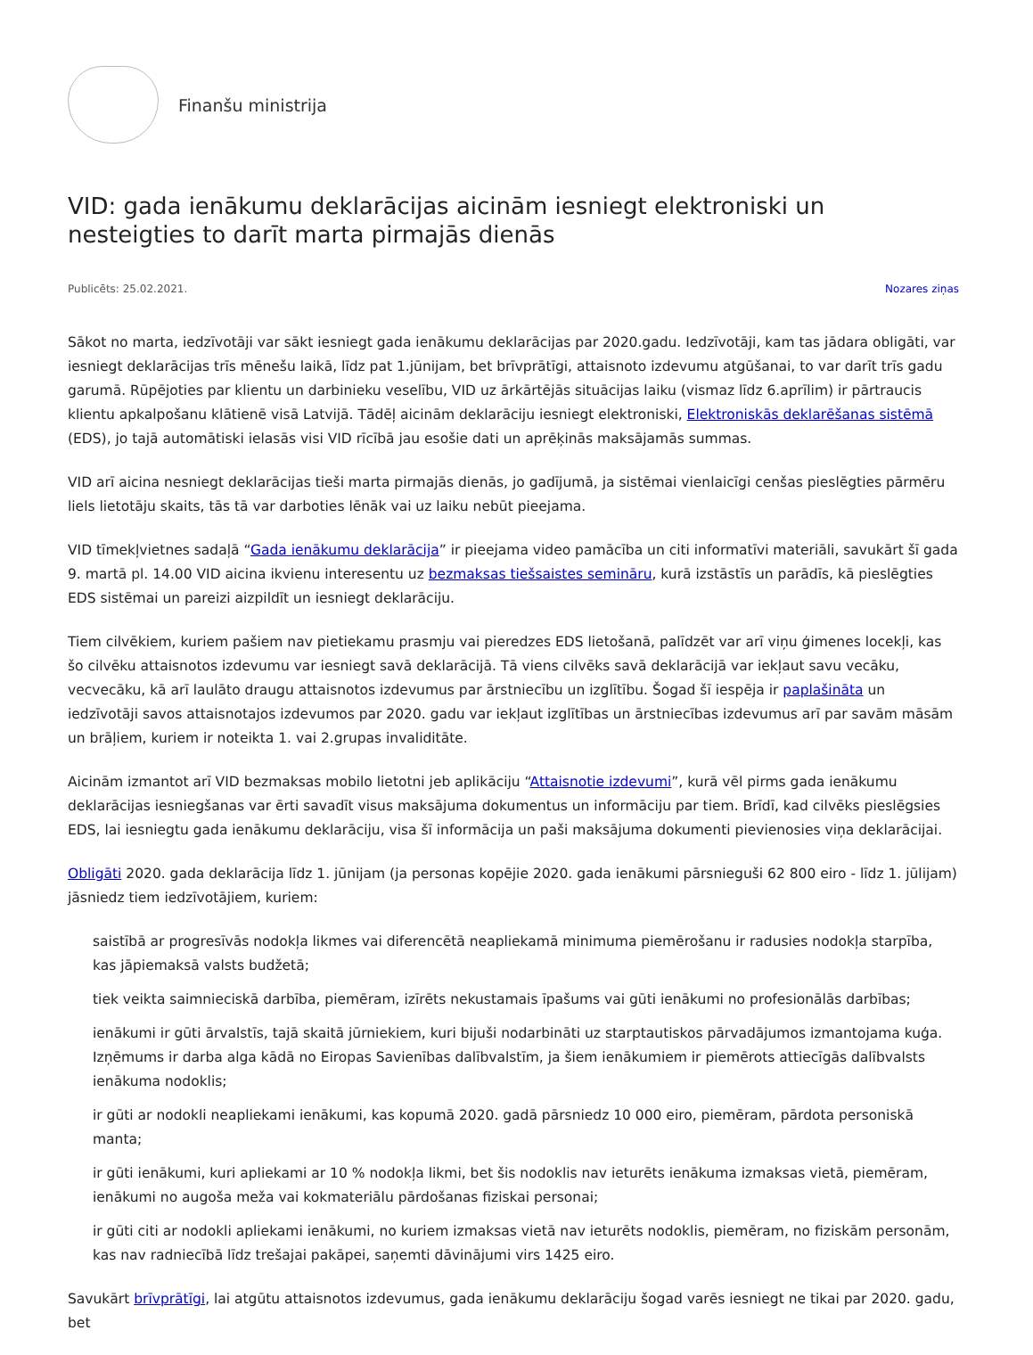Finanšu ministrija
VID: gada ienākumu deklarācijas aicinām iesniegt elektroniski un nesteigties to darīt marta pirmajās dienās
Publicēts: 25.02.2021. Nozares ziņas
Sākot no marta, iedzīvotāji var sākt iesniegt gada ienākumu deklarācijas par 2020.gadu. Iedzīvotāji, kam tas jādara obligāti, var iesniegt deklarācijas trīs mēnešu laikā, līdz pat 1.jūnijam, bet brīvprātīgi, attaisnoto izdevumu atgūšanai, to var darīt trīs gadu garumā. Rūpējoties par klientu un darbinieku veselību, VID uz ārkārtējās situācijas laiku (vismaz līdz 6.aprīlim) ir pārtraucis klientu apkalpošanu klātienē visā Latvijā. Tādēļ aicinām deklarāciju iesniegt elektroniski, Elektroniskās deklarēšanas sistēmā (EDS), jo tajā automātiski ielasās visi VID rīcībā jau esošie dati un aprēķinās maksājamās summas.
VID arī aicina nesniegt deklarācijas tieši marta pirmajās dienās, jo gadījumā, ja sistēmai vienlaicīgi cenšas pieslēgties pārmēru liels lietotāju skaits, tās tā var darboties lēnāk vai uz laiku nebūt pieejama.
VID tīmekļvietnes sadaļā “Gada ienākumu deklarācija” ir pieejama video pamācība un citi informatīvi materiāli, savukārt šī gada 9. martā pl. 14.00 VID aicina ikvienu interesentu uz bezmaksas tiešsaistes semināru, kurā izstāstīs un parādīs, kā pieslēgties EDS sistēmai un pareizi aizpildīt un iesniegt deklarāciju.
Tiem cilvēkiem, kuriem pašiem nav pietiekamu prasmju vai pieredzes EDS lietošanā, palīdzēt var arī viņu ģimenes locekļi, kas šo cilvēku attaisnotos izdevumu var iesniegt savā deklarācijā. Tā viens cilvēks savā deklarācijā var iekļaut savu vecāku, vecvecāku, kā arī laulāto draugu attaisnotos izdevumus par ārstniecību un izglītību. Šogad šī iespēja ir paplašināta un iedzīvotāji savos attaisnotajos izdevumos par 2020. gadu var iekļaut izglītības un ārstniecības izdevumus arī par savām māsām un brāļiem, kuriem ir noteikta 1. vai 2.grupas invaliditāte.
Aicinām izmantot arī VID bezmaksas mobilo lietotni jeb aplikāciju “Attaisnotie izdevumi”, kurā vēl pirms gada ienākumu deklarācijas iesniegšanas var ērti savadīt visus maksājuma dokumentus un informāciju par tiem. Brīdī, kad cilvēks pieslēgsies EDS, lai iesniegtu gada ienākumu deklarāciju, visa šī informācija un paši maksājuma dokumenti pievienosies viņa deklarācijai.
Obligāti 2020. gada deklarācija līdz 1. jūnijam (ja personas kopējie 2020. gada ienākumi pārsnieguši 62 800 eiro - līdz 1. jūlijam) jāsniedz tiem iedzīvotājiem, kuriem:
saistībā ar progresīvās nodokļa likmes vai diferencētā neapliekamā minimuma piemērošanu ir radusies nodokļa starpība, kas jāpiemaksā valsts budžetā;
tiek veikta saimnieciskā darbība, piemēram, izīrēts nekustamais īpašums vai gūti ienākumi no profesionālās darbības;
ienākumi ir gūti ārvalstīs, tajā skaitā jūrniekiem, kuri bijuši nodarbināti uz starptautiskos pārvadājumos izmantojama kuģa. Izņēmums ir darba alga kādā no Eiropas Savienības dalībvalstīm, ja šiem ienākumiem ir piemērots attiecīgās dalībvalsts ienākuma nodoklis;
ir gūti ar nodokli neapliekami ienākumi, kas kopumā 2020. gadā pārsniedz 10 000 eiro, piemēram, pārdota personiskā manta;
ir gūti ienākumi, kuri apliekami ar 10 % nodokļa likmi, bet šis nodoklis nav ieturēts ienākuma izmaksas vietā, piemēram, ienākumi no augoša meža vai kokmateriālu pārdošanas fiziskai personai;
ir gūti citi ar nodokli apliekami ienākumi, no kuriem izmaksas vietā nav ieturēts nodoklis, piemēram, no fiziskām personām, kas nav radniecībā līdz trešajai pakāpei, saņemti dāvinājumi virs 1425 eiro.
Savukārt brīvprātīgi, lai atgūtu attaisnotos izdevumus, gada ienākumu deklarāciju šogad varēs iesniegt ne tikai par 2020. gadu, bet